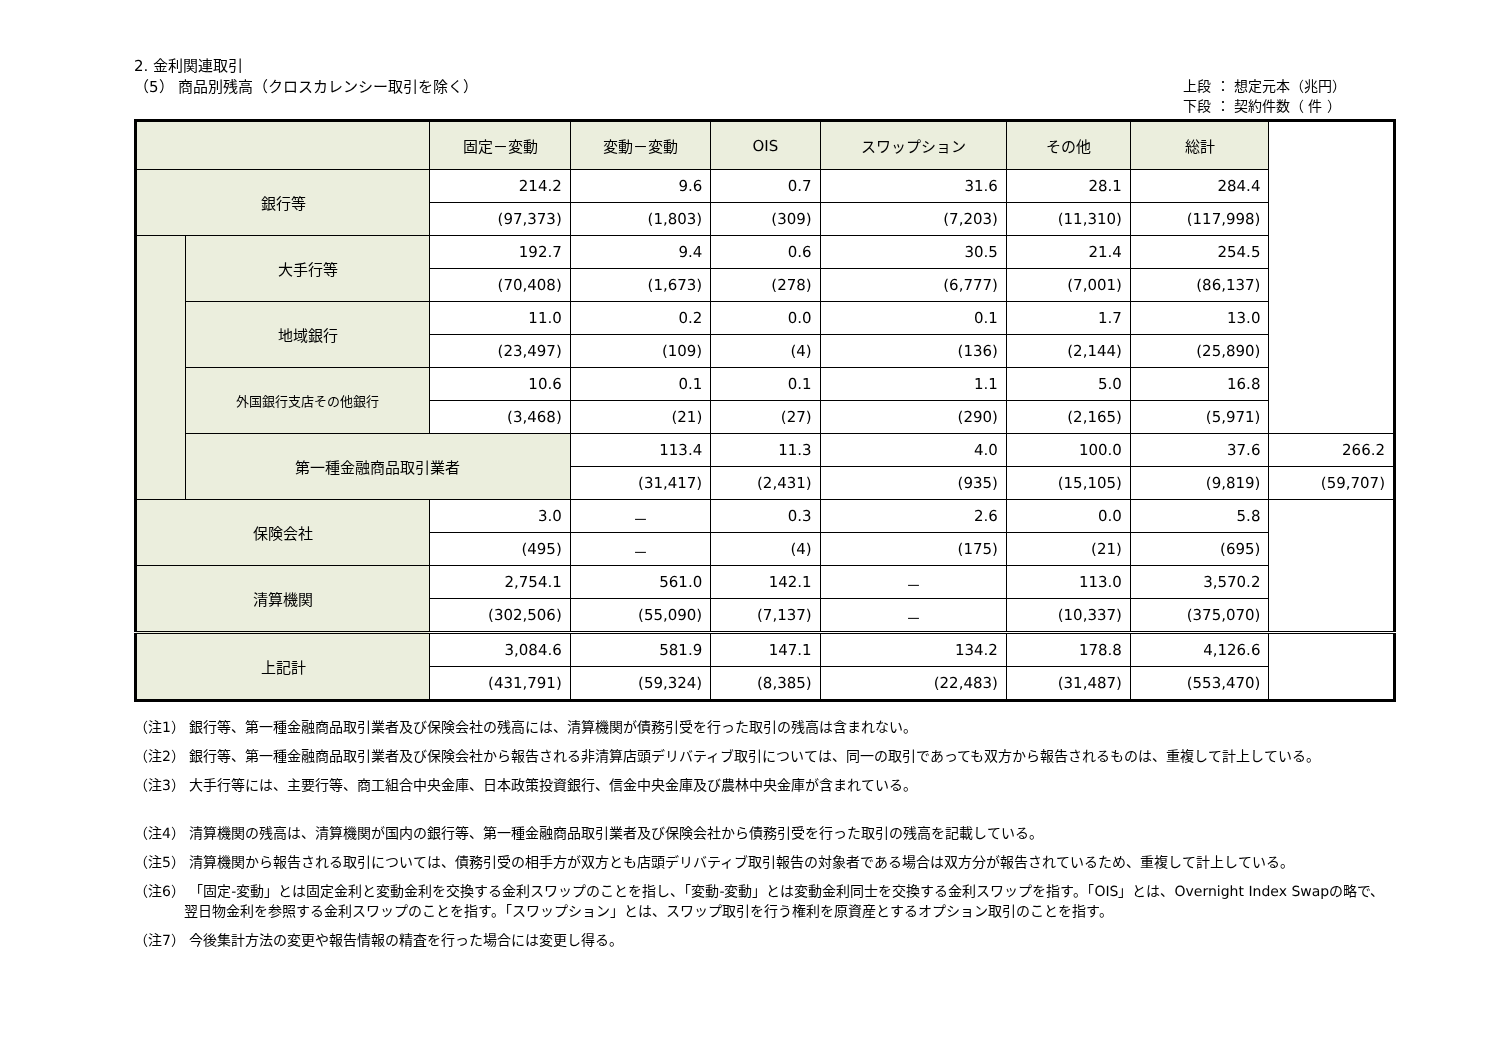2. 金利関連取引
（5） 商品別残高（クロスカレンシー取引を除く）
上段 ： 想定元本（兆円）
下段 ： 契約件数（ 件 ）
| | | 固定－変動 | 変動－変動 | OIS | スワップション | その他 | 総計 | |
| --- | --- | --- | --- | --- | --- | --- | --- | --- |
| 銀行等 | | 214.2 | 9.6 | 0.7 | 31.6 | 28.1 | 284.4 | |
| | | (97,373) | (1,803) | (309) | (7,203) | (11,310) | (117,998) | |
| | 大手行等 | 192.7 | 9.4 | 0.6 | 30.5 | 21.4 | 254.5 | |
| | | (70,408) | (1,673) | (278) | (6,777) | (7,001) | (86,137) | |
| | 地域銀行 | 11.0 | 0.2 | 0.0 | 0.1 | 1.7 | 13.0 | |
| | | (23,497) | (109) | (4) | (136) | (2,144) | (25,890) | |
| | 外国銀行支店その他銀行 | 10.6 | 0.1 | 0.1 | 1.1 | 5.0 | 16.8 | |
| | | (3,468) | (21) | (27) | (290) | (2,165) | (5,971) | |
| | 第一種金融商品取引業者 | | 113.4 | 11.3 | 4.0 | 100.0 | 37.6 | 266.2 |
| | | | (31,417) | (2,431) | (935) | (15,105) | (9,819) | (59,707) |
| 保険会社 | | 3.0 | － | 0.3 | 2.6 | 0.0 | 5.8 | |
| | | (495) | － | (4) | (175) | (21) | (695) | |
| 清算機関 | | 2,754.1 | 561.0 | 142.1 | － | 113.0 | 3,570.2 | |
| | | (302,506) | (55,090) | (7,137) | － | (10,337) | (375,070) | |
| 上記計 | | 3,084.6 | 581.9 | 147.1 | 134.2 | 178.8 | 4,126.6 | |
| | | (431,791) | (59,324) | (8,385) | (22,483) | (31,487) | (553,470) | |
（注1） 銀行等、第一種金融商品取引業者及び保険会社の残高には、清算機関が債務引受を行った取引の残高は含まれない。
（注2） 銀行等、第一種金融商品取引業者及び保険会社から報告される非清算店頭デリバティブ取引については、同一の取引であっても双方から報告されるものは、重複して計上している。
（注3） 大手行等には、主要行等、商工組合中央金庫、日本政策投資銀行、信金中央金庫及び農林中央金庫が含まれている。
（注4） 清算機関の残高は、清算機関が国内の銀行等、第一種金融商品取引業者及び保険会社から債務引受を行った取引の残高を記載している。
（注5） 清算機関から報告される取引については、債務引受の相手方が双方とも店頭デリバティブ取引報告の対象者である場合は双方分が報告されているため、重複して計上している。
（注6） 「固定-変動」とは固定金利と変動金利を交換する金利スワップのことを指し、「変動-変動」とは変動金利同士を交換する金利スワップを指す。「OIS」とは、Overnight Index Swapの略で、翌日物金利を参照する金利スワップのことを指す。「スワップション」とは、スワップ取引を行う権利を原資産とするオプション取引のことを指す。
（注7） 今後集計方法の変更や報告情報の精査を行った場合には変更し得る。